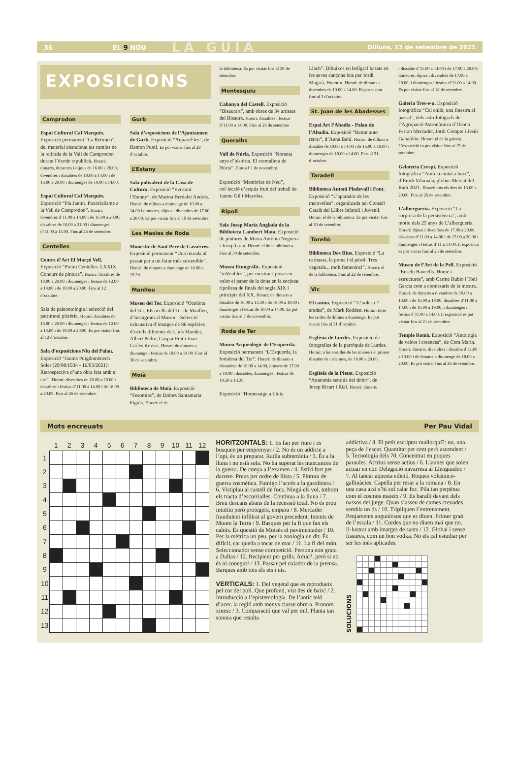36 EL 9 NOU LA GUIA Dilluns, 13 de setembre de 2021
EXPOSICIONS
Camprodon
Espai Cultural Cal Marquès. Exposició permanent “La Retirada”, del material abandonat als camins de la retirada de la Vall de Camprodon durant l’èxode republicà. Horari: dimarts, dimecres i dijous de 16.00 a 20.00, divendres i dissabtes de 10.00 a 14.00 i de 16.00 a 20.00 i diumenges de 10.00 a 14.00.
Espai Cultural Cal Marquès. Exposició “Pla Janini. Pictorialisme a la Vall de Camprodon”. Horari: divendres d’11.00 a 14.00 i de 16.00 a 20.00, dissabtes de 16.00 a 21.00 i diumenges d’11.00 a 13.00. Fins al 26 de setembre.
Centelles
Centre d’Art El Marçó Vell. Exposició “Premi Centelles. LXXIX Concurs de pintura”. Horari: dissabtes de 18.00 a 20.00 i diumenges i festius de 12.00 a 14.00 i de 18.00 a 20.00. Fins al 12 d’octubre.
Sala de paleontologia i selecció del patrimoni pictòric. Horari: dissabtes de 18.00 a 20.00 i diumenges i festius de 12.00 a 14.00 i de 18.00 a 20.00. Es pot visitar fins al 12 d’octubre.
Sala d’exposicions Niu del Palau. Exposició “Jaume Puigdomènech Soler (29/08/1934 - 16/03/2021): Retrospectiva d’una obra feta amb el cor”. Horari: divendres de 18.00 a 20.00 i dissabtes i festius d’11.00 a 14.00 i de 18.00 a 20.00. Fins al 26 de setembre.
Gurb
Sala d’exposicions de l’Ajuntament de Gurb. Exposició “Aquarel·les”, de Ramon Puntí. Es pot visitar fins al 29 d’octubre.
L’Estany
Sala polivalent de la Casa de Cultura. Exposició “Evocant l’Estany”, de Marina Berdalet Andrés. Horari: de dilluns a diumenge de 10.00 a 14.00 i dimecres, dijous i divendres de 17.00 a 20.00. Es pot visitar fins al 19 de setembre.
Les Masies de Roda
Monestir de Sant Pere de Casserres. Exposició permanent “Una mirada al passat per a un futur més sostenible”. Horari: de dimarts a diumenge de 10.00 a 19.30.
Manlleu
Museu del Ter. Exposició “Ocellots del Ter. Els ocells del Ter de Manlleu, d’Instagram al Museu”. Selecció exhaustiva d’imatges de 86 espècies d’ocells diferents de Lluís Mundet, Albert Pedro, Gaspar Prat i Joan Carles Rovira. Horari: de dimarts a diumenge i festius de 10.00 a 14.00. Fins al 30 de setembre.
Moià
Biblioteca de Moià. Exposició “Fesomies”, de Dolors Santamaria Fíguls. Horari: el de
la biblioteca. Es pot visitar fins al 30 de setembre.
Montesquiu
Cabanya del Castell. Exposició “Bisaurart”, amb obres de 34 artistes del Bisaura. Horari: dissabtes i festius d’11.00 a 14.00. Fins al 26 de setembre
Queralbs
Vall de Núria. Exposició “Noranta anys d’història. El cremallera de Núria”. Fins a l’1 de novembre.
Exposició “Memòries de Neu”, col·lecció d’esquís fruit del treball de Jaume Gil i Mayolas.
Ripoll
Sala Josep Maria Anglada de la Biblioteca Lambert Mata. Exposició de pintures de Maria Antònia Noguera i Josep Grau. Horari: el de la biblioteca. Fins al 30 de setembre.
Museu Etnogràfic. Exposició “inVisibles”, per mostrar i posar en valor el paper de la dona en la societat ripollesa de finals del segle XIX i principis del XX. Horari: de dimarts a dissabte de 10.00 a 13.30 i de 16.00 a 19.00 i diumenges i festius de 10.00 a 14.00. Es pot visitar fins al 7 de novembre.
Roda de Ter
Museu Arqueològic de l’Esquerda. Exposició permanent “L’Esquerda, la fortalesa del Ter”. Horari: de dimarts a divendres de 10.00 a 14.00, dimarts de 17.00 a 19.00 i dissabtes, diumenges i festius de 10.30 a 13.30.
Exposició “Homenatge a Lluís
Llach”. Dibuixos en bolígraf basats en les seves cançons fets per Jordi Magrià, Bicman. Horari: de dimarts a divendres de 10.00 a 14.00. Es pot visitar fins al 3 d’octubre.
St. Joan de les Abadesses
Espai Art l’Abadia - Palau de l’Abadia. Exposició “Retrat auto retrat”, d’Anna Bahí. Horari: de dilluns a dissabte de 10.00 a 14.00 i de 16.00 a 19.00 i diumenges de 10.00 a 14.00. Fins al 31 d’octubre.
Taradell
Biblioteca Antoni Pladevall i Font. Exposició “L’aparador de les meravelles”, organitzada pel Consell Català del Llibre Infantil i Juvenil. Horari: el de la biblioteca. Es pot visitar fins al 30 de setembre.
Torelló
Biblioteca Dos Rius. Exposició “La carbassa, la poma i el pèsol. Tres vegetals... molt femenins!”. Horari: el de la biblioteca. Fins al 22 de setembre.
Vic
El casino. Exposició “12 solcs i 7 arades”, de Mark Redden. Horari: totes les tardes de dilluns a diumenge. Es pot visitar fins al 31 d’octubre.
Església de Lurdes. Exposició de fotografies de la parròquia de Lurdes. Horari: a les sortides de les misses i el primer dissabte de cada mes, de 18.00 a 20.00.
Església de la Pietat. Exposició “Anatomia sentida del dolor”, de Josep Ricart i Rial. Horari: dimarts
i dissabte d’11.00 a 14.00 i de 17.00 a 20.00; dimecres, dijous i divendres de 17.00 a 20.00, i diumenges i festius d’11.00 a 14.00. Es pot visitar fins al 18 de setembre.
Galeria Tres-e-u. Exposició fotogràfica “Cel enllà, una finestra al passat”, dels astrofotògrafs de l’Agrupació Astronòmica d’Osona Ferran Mercader, Jordi Compte i Jesús Gabaldón. Horari: el de la galeria. L’exposició es pot visitar fins al 15 de setembre.
Gelateria Crespi. Exposició fotogràfica “Amb la ciutat a baix”, d’Emili Vilamala, globus Mercat del Ram 2021. Horari: tots els dies de 13.00 a 20.00. Fins al 26 de setembre.
L’albergueria. Exposició “La sorpresa de la persistència”, amb motiu dels 25 anys de L’albergueria. Horari: dijous i divendres de 17.00 a 20.00, dissabtes d’11.00 a 14.00 i de 17.00 a 20.00 i diumenges i festius d’11 a 14.00. L’exposició es pot visitar fins al 25 de setembre.
Museu de l’Art de la Pell. Exposició “Eusebi Baucells. Home i estructures”, amb Carme Rubio i Toni Garcia com a comissaris de la mostra. Horari: de dimarts a divendres de 10.00 a 13.00 i de 16.00 a 19.00; dissabtes d’11.00 a 14.00 i de 16.00 a 19.00, i diumenges i festius d’11.00 a 14.00. L’exposició es pot visitar fins al 21 de setembre.
Temple Romà. Exposició “Antologia de valors i creences”, de Cora Marin. Horari: dimarts, divendres i dissabte d’11.00 a 13.00 i de dimarts a diumenge de 18.00 a 20.00. Es pot visitar fins al 26 de setembre.
Mots encreuats Per Pau Vidal
| | 1 | 2 | 3 | 4 | 5 | 6 | 7 | 8 | 9 | 10 | 11 | 12 |
| --- | --- | --- | --- | --- | --- | --- | --- | --- | --- | --- | --- | --- |
| 1 | | | | | | | | | | | | |
| 2 | | | | | | | | | | | | |
| 3 | | | | | | | | | | | | |
| 4 | | | | | | | | | | | | |
| 5 | | | | | | | | | | | | |
| 6 | | | | | | | | | | | | |
| 7 | | | | | | | | | | | | |
| 8 | | | | | | | | | | | | |
| 9 | | | | | | | | | | | | |
| 10 | | | | | | | | | | | | |
| 11 | | | | | | | | | | | | |
| 12 | | | | | | | | | | | | |
| 13 | | | | | | | | | | | | |
HORITZONTALS: 1. Es fan per riure i es busquen per emprenyar / 2. No és un addicte a l’opi, és un preparat. Ratlla subterrània / 3. És a la lluna i no està sola. No ha superat les mancances de la guerra. De conya a l’examen / 4. Estiri fort per darrere. Preus per ordre de llista / 5. Pintura de guerra cosmètica. Fumigo l’accés a la gasolinera / 6. Vistiplau al castell de focs. Ningú els vol, tothom els tracta d’escorrialles. Continua a la lluna / 7. Breu descans abans de la recessió total. No és prou intuïtiu però protegeix, empara / 8. Mercader fraudulent infiltrat al govern precedent. Intents de Moure la Terra / 9. Basques per la fi que fan els calois. És qüestió de Moisès el pavimentador / 10. Per la mètrica un peu, per la zoologia un dit. És difícil, car queda a tocar de mar / 11. La fi del món. Seleccionador sense competició. Persona non grata a Dallas / 12. Recipient per grills. Amic?, però si no és ni conegut! / 13. Passar pel colador de la premsa. Barques amb tots els ets i uts.
VERTICALS: 1. Del vegetal que es reprodueix pel cor del poli. Que profund, vist des de baix! / 2. Introducció a l’epistemologia. De l’antic teló d’acer, la regió amb menys classe obrera. Pronom xinesc / 3. Comparació que val per mil. Planta tan sonora que resulta
addictiva / 4. El petit escriptor mallorquí?: no, una peça de l’escut. Quantitat per cent però ascendent / 5. Tecnologia dels 70. Concentrat en poques paraules. Actrius sense actius / 6. Llaunes que solen actuar en cor. Delegació navarresa al Llenguadoc / 7. Al tancar aquesta edició. Roques volcànico-gallinàcies. Capella per resar a la romana / 8. En una casa així s’hi sol calar foc. Pila tan perpètua com el cosmos mateix / 9. Es baralli davant dels nassos del jutge. Quan s’asseu de cames creuades sembla un ós / 10. Tripliquen l’entrenament. Penjaments anguniosos que es diuen. Primer graó de l’escala / 11. Cordes que no diuen mai que no. Il·lustrat amb imatges de sants / 12. Global i sense fissures, com un bon vodka. No els cal estudiar per ser les més aplicades.
SOLUCIONS